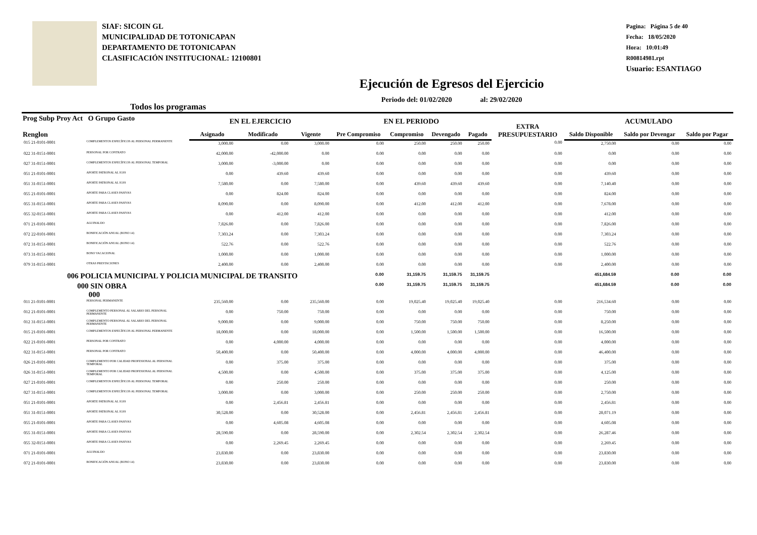SIAF: SICOIN GL
MUNICIPALIDAD DE TOTONICAPAN
DEPARTAMENTO DE TOTONICAPAN
CLASIFICACIÓN INSTITUCIONAL: 12100801
Pagina: Página 5 de 40
Fecha: 18/05/2020
Hora: 10:01:49
R00814981.rpt
Usuario: ESANTIAGO
Ejecución de Egresos del Ejercicio
Periodo del: 01/02/2020 al: 29/02/2020
Todos los programas
| Prog Subp Proy Act O Grupo Gasto Renglon | | EN EL EJERCICIO | | | EN EL PERIODO | | | | EXTRA PRESUPUESTARIO | ACUMULADO | | |
| --- | --- | --- | --- | --- | --- | --- | --- | --- | --- | --- | --- | --- |
| | | Asignado | Modificado | Vigente | Pre Compromiso | Compromiso | Devengado | Pagado | | Saldo Disponible | Saldo por Devengar | Saldo por Pagar |
| 015 21-0101-0001 | COMPLEMENTOS ESPECÍFICOS AL PERSONAL PERMANENTE | 3,000.00 | 0.00 | 3,000.00 | 0.00 | 250.00 | 250.00 | 250.00 | 0.00 | 2,750.00 | 0.00 | 0.00 |
| 022 31-0151-0001 | PERSONAL POR CONTRATO | 42,000.00 | -42,000.00 | 0.00 | 0.00 | 0.00 | 0.00 | 0.00 | 0.00 | 0.00 | 0.00 | 0.00 |
| 027 31-0151-0001 | COMPLEMENTOS ESPECÍFICOS AL PERSONAL TEMPORAL | 3,000.00 | -3,000.00 | 0.00 | 0.00 | 0.00 | 0.00 | 0.00 | 0.00 | 0.00 | 0.00 | 0.00 |
| 051 21-0101-0001 | APORTE PATRONAL AL IGSS | 0.00 | 439.60 | 439.60 | 0.00 | 0.00 | 0.00 | 0.00 | 0.00 | 439.60 | 0.00 | 0.00 |
| 051 31-0151-0001 | APORTE PATRONAL AL IGSS | 7,580.00 | 0.00 | 7,580.00 | 0.00 | 439.60 | 439.60 | 439.60 | 0.00 | 7,140.40 | 0.00 | 0.00 |
| 055 21-0101-0001 | APORTE PARA CLASES PASIVAS | 0.00 | 824.00 | 824.00 | 0.00 | 0.00 | 0.00 | 0.00 | 0.00 | 824.00 | 0.00 | 0.00 |
| 055 31-0151-0001 | APORTE PARA CLASES PASIVAS | 8,090.00 | 0.00 | 8,090.00 | 0.00 | 412.00 | 412.00 | 412.00 | 0.00 | 7,678.00 | 0.00 | 0.00 |
| 055 32-0151-0001 | APORTE PARA CLASES PASIVAS | 0.00 | 412.00 | 412.00 | 0.00 | 0.00 | 0.00 | 0.00 | 0.00 | 412.00 | 0.00 | 0.00 |
| 071 21-0101-0001 | AGUINALDO | 7,826.00 | 0.00 | 7,826.00 | 0.00 | 0.00 | 0.00 | 0.00 | 0.00 | 7,826.00 | 0.00 | 0.00 |
| 072 22-0101-0001 | BONIFICACIÓN ANUAL (BONO 14) | 7,303.24 | 0.00 | 7,303.24 | 0.00 | 0.00 | 0.00 | 0.00 | 0.00 | 7,303.24 | 0.00 | 0.00 |
| 072 31-0151-0001 | BONIFICACIÓN ANUAL (BONO 14) | 522.76 | 0.00 | 522.76 | 0.00 | 0.00 | 0.00 | 0.00 | 0.00 | 522.76 | 0.00 | 0.00 |
| 073 31-0151-0001 | BONO VACACIONAL | 1,000.00 | 0.00 | 1,000.00 | 0.00 | 0.00 | 0.00 | 0.00 | 0.00 | 1,000.00 | 0.00 | 0.00 |
| 079 31-0151-0001 | OTRAS PRESTACIONES | 2,400.00 | 0.00 | 2,400.00 | 0.00 | 0.00 | 0.00 | 0.00 | 0.00 | 2,400.00 | 0.00 | 0.00 |
| 006 POLICIA MUNICIPAL Y POLICIA MUNICIPAL DE TRANSITO | | | | | 0.00 | 31,159.75 | 31,159.75 | 31,159.75 | | 451,684.59 | 0.00 | 0.00 |
| 000 SIN OBRA 000 | | | | | 0.00 | 31,159.75 | 31,159.75 | 31,159.75 | | 451,684.59 | 0.00 | 0.00 |
| 011 21-0101-0001 | PERSONAL PERMANENTE | 235,560.00 | 0.00 | 235,560.00 | 0.00 | 19,025.40 | 19,025.40 | 19,025.40 | 0.00 | 216,534.60 | 0.00 | 0.00 |
| 012 21-0101-0001 | COMPLEMENTO PERSONAL AL SALARIO DEL PERSONAL PERMANENTE | 0.00 | 750.00 | 750.00 | 0.00 | 0.00 | 0.00 | 0.00 | 0.00 | 750.00 | 0.00 | 0.00 |
| 012 31-0151-0001 | COMPLEMENTO PERSONAL AL SALARIO DEL PERSONAL PERMANENTE | 9,000.00 | 0.00 | 9,000.00 | 0.00 | 750.00 | 750.00 | 750.00 | 0.00 | 8,250.00 | 0.00 | 0.00 |
| 015 21-0101-0001 | COMPLEMENTOS ESPECÍFICOS AL PERSONAL PERMANENTE | 18,000.00 | 0.00 | 18,000.00 | 0.00 | 1,500.00 | 1,500.00 | 1,500.00 | 0.00 | 16,500.00 | 0.00 | 0.00 |
| 022 21-0101-0001 | PERSONAL POR CONTRATO | 0.00 | 4,000.00 | 4,000.00 | 0.00 | 0.00 | 0.00 | 0.00 | 0.00 | 4,000.00 | 0.00 | 0.00 |
| 022 31-0151-0001 | PERSONAL POR CONTRATO | 50,400.00 | 0.00 | 50,400.00 | 0.00 | 4,000.00 | 4,000.00 | 4,000.00 | 0.00 | 46,400.00 | 0.00 | 0.00 |
| 026 21-0101-0001 | COMPLEMENTO POR CALIDAD PROFESIONAL AL PERSONAL TEMPORAL | 0.00 | 375.00 | 375.00 | 0.00 | 0.00 | 0.00 | 0.00 | 0.00 | 375.00 | 0.00 | 0.00 |
| 026 31-0151-0001 | COMPLEMENTO POR CALIDAD PROFESIONAL AL PERSONAL TEMPORAL | 4,500.00 | 0.00 | 4,500.00 | 0.00 | 375.00 | 375.00 | 375.00 | 0.00 | 4,125.00 | 0.00 | 0.00 |
| 027 21-0101-0001 | COMPLEMENTOS ESPECÍFICOS AL PERSONAL TEMPORAL | 0.00 | 250.00 | 250.00 | 0.00 | 0.00 | 0.00 | 0.00 | 0.00 | 250.00 | 0.00 | 0.00 |
| 027 31-0151-0001 | COMPLEMENTOS ESPECÍFICOS AL PERSONAL TEMPORAL | 3,000.00 | 0.00 | 3,000.00 | 0.00 | 250.00 | 250.00 | 250.00 | 0.00 | 2,750.00 | 0.00 | 0.00 |
| 051 21-0101-0001 | APORTE PATRONAL AL IGSS | 0.00 | 2,456.81 | 2,456.81 | 0.00 | 0.00 | 0.00 | 0.00 | 0.00 | 2,456.81 | 0.00 | 0.00 |
| 051 31-0151-0001 | APORTE PATRONAL AL IGSS | 30,528.00 | 0.00 | 30,528.00 | 0.00 | 2,456.81 | 2,456.81 | 2,456.81 | 0.00 | 28,071.19 | 0.00 | 0.00 |
| 055 21-0101-0001 | APORTE PARA CLASES PASIVAS | 0.00 | 4,605.08 | 4,605.08 | 0.00 | 0.00 | 0.00 | 0.00 | 0.00 | 4,605.08 | 0.00 | 0.00 |
| 055 31-0151-0001 | APORTE PARA CLASES PASIVAS | 28,590.00 | 0.00 | 28,590.00 | 0.00 | 2,302.54 | 2,302.54 | 2,302.54 | 0.00 | 26,287.46 | 0.00 | 0.00 |
| 055 32-0151-0001 | APORTE PARA CLASES PASIVAS | 0.00 | 2,269.45 | 2,269.45 | 0.00 | 0.00 | 0.00 | 0.00 | 0.00 | 2,269.45 | 0.00 | 0.00 |
| 071 21-0101-0001 | AGUINALDO | 23,830.00 | 0.00 | 23,830.00 | 0.00 | 0.00 | 0.00 | 0.00 | 0.00 | 23,830.00 | 0.00 | 0.00 |
| 072 21-0101-0001 | BONIFICACIÓN ANUAL (BONO 14) | 23,830.00 | 0.00 | 23,830.00 | 0.00 | 0.00 | 0.00 | 0.00 | 0.00 | 23,830.00 | 0.00 | 0.00 |